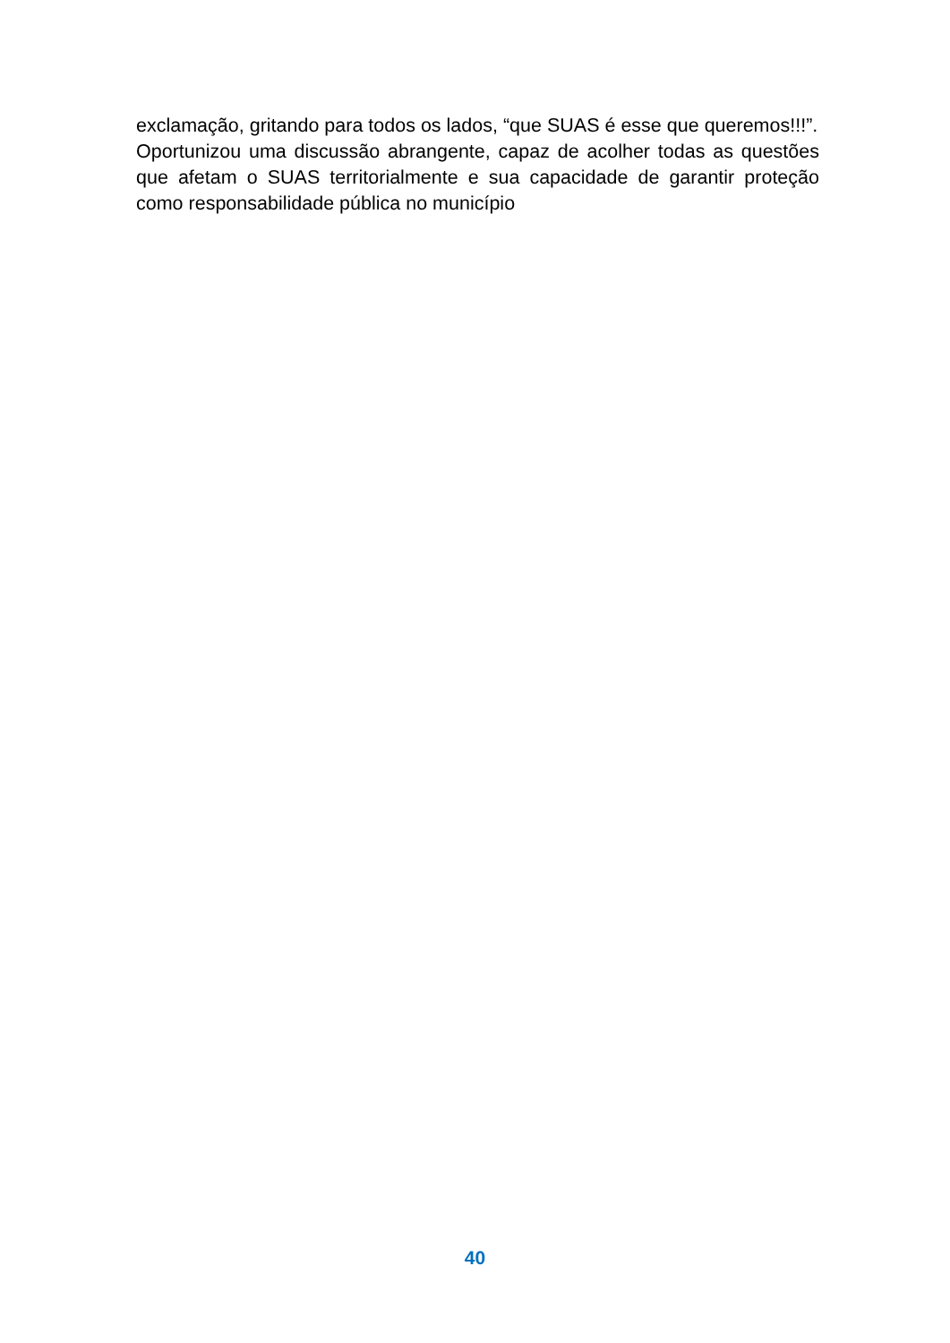exclamação, gritando para todos os lados, “que SUAS é esse que queremos!!!”.
Oportunizou uma discussão abrangente, capaz de acolher todas as questões que afetam o SUAS territorialmente e sua capacidade de garantir proteção como responsabilidade pública no município
40